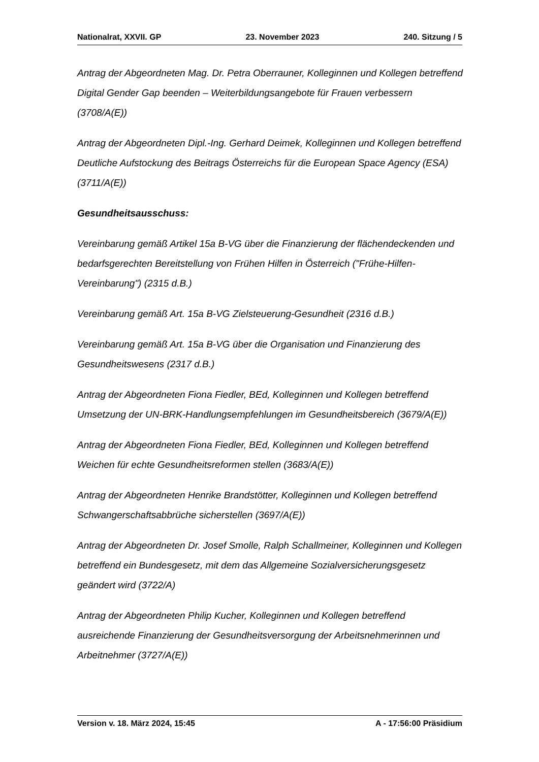Nationalrat, XXVII. GP 23. November 2023 240. Sitzung / 5
Antrag der Abgeordneten Mag. Dr. Petra Oberrauner, Kolleginnen und Kollegen betreffend Digital Gender Gap beenden – Weiterbildungsangebote für Frauen verbessern (3708/A(E))
Antrag der Abgeordneten Dipl.-Ing. Gerhard Deimek, Kolleginnen und Kollegen betreffend Deutliche Aufstockung des Beitrags Österreichs für die European Space Agency (ESA) (3711/A(E))
Gesundheitsausschuss:
Vereinbarung gemäß Artikel 15a B-VG über die Finanzierung der flächendeckenden und bedarfsgerechten Bereitstellung von Frühen Hilfen in Österreich ("Frühe-Hilfen-Vereinbarung") (2315 d.B.)
Vereinbarung gemäß Art. 15a B-VG Zielsteuerung-Gesundheit (2316 d.B.)
Vereinbarung gemäß Art. 15a B-VG über die Organisation und Finanzierung des Gesundheitswesens (2317 d.B.)
Antrag der Abgeordneten Fiona Fiedler, BEd, Kolleginnen und Kollegen betreffend Umsetzung der UN-BRK-Handlungsempfehlungen im Gesundheitsbereich (3679/A(E))
Antrag der Abgeordneten Fiona Fiedler, BEd, Kolleginnen und Kollegen betreffend Weichen für echte Gesundheitsreformen stellen (3683/A(E))
Antrag der Abgeordneten Henrike Brandstötter, Kolleginnen und Kollegen betreffend Schwangerschaftsabbrüche sicherstellen (3697/A(E))
Antrag der Abgeordneten Dr. Josef Smolle, Ralph Schallmeiner, Kolleginnen und Kollegen betreffend ein Bundesgesetz, mit dem das Allgemeine Sozialversicherungsgesetz geändert wird (3722/A)
Antrag der Abgeordneten Philip Kucher, Kolleginnen und Kollegen betreffend ausreichende Finanzierung der Gesundheitsversorgung der Arbeitsnehmerinnen und Arbeitnehmer (3727/A(E))
Version v. 18. März 2024, 15:45 A - 17:56:00 Präsidium